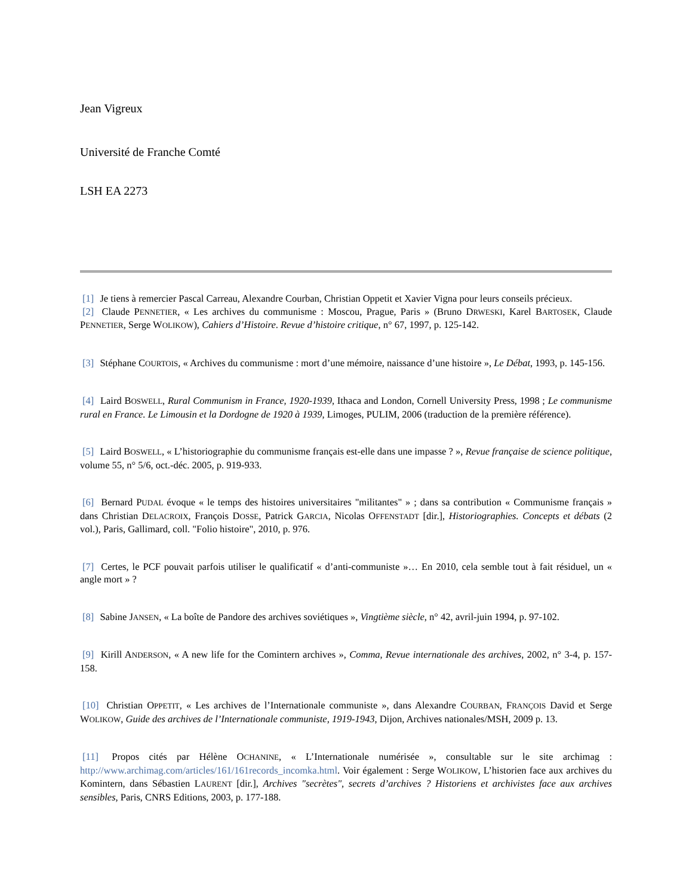Jean Vigreux
Université de Franche Comté
LSH EA 2273
[1] Je tiens à remercier Pascal Carreau, Alexandre Courban, Christian Oppetit et Xavier Vigna pour leurs conseils précieux.
[2] Claude PENNETIER, « Les archives du communisme : Moscou, Prague, Paris » (Bruno DRWESKI, Karel BARTOSEK, Claude PENNETIER, Serge WOLIKOW), Cahiers d’Histoire. Revue d’histoire critique, n° 67, 1997, p. 125-142.
[3] Stéphane COURTOIS, « Archives du communisme : mort d’une mémoire, naissance d’une histoire », Le Débat, 1993, p. 145-156.
[4] Laird BOSWELL, Rural Communism in France, 1920-1939, Ithaca and London, Cornell University Press, 1998 ; Le communisme rural en France. Le Limousin et la Dordogne de 1920 à 1939, Limoges, PULIM, 2006 (traduction de la première référence).
[5] Laird BOSWELL, « L’historiographie du communisme français est-elle dans une impasse ? », Revue française de science politique, volume 55, n° 5/6, oct.-déc. 2005, p. 919-933.
[6] Bernard PUDAL évoque « le temps des histoires universitaires "militantes" » ; dans sa contribution « Communisme français » dans Christian DELACROIX, François DOSSE, Patrick GARCIA, Nicolas OFFENSTADT [dir.], Historiographies. Concepts et débats (2 vol.), Paris, Gallimard, coll. "Folio histoire", 2010, p. 976.
[7] Certes, le PCF pouvait parfois utiliser le qualificatif « d’anti-communiste »… En 2010, cela semble tout à fait résiduel, un « angle mort » ?
[8] Sabine JANSEN, « La boîte de Pandore des archives soviétiques », Vingtième siècle, n° 42, avril-juin 1994, p. 97-102.
[9] Kirill ANDERSON, « A new life for the Comintern archives », Comma, Revue internationale des archives, 2002, n° 3-4, p. 157-158.
[10] Christian OPPETIT, « Les archives de l’Internationale communiste », dans Alexandre COURBAN, FRANÇOIS David et Serge WOLIKOW, Guide des archives de l’Internationale communiste, 1919-1943, Dijon, Archives nationales/MSH, 2009 p. 13.
[11] Propos cités par Hélène OCHANINE, « L’Internationale numérisée », consultable sur le site archimag : http://www.archimag.com/articles/161/161records_incomka.html. Voir également : Serge WOLIKOW, L’historien face aux archives du Komintern, dans Sébastien LAURENT [dir.], Archives "secrètes", secrets d’archives ? Historiens et archivistes face aux archives sensibles, Paris, CNRS Editions, 2003, p. 177-188.